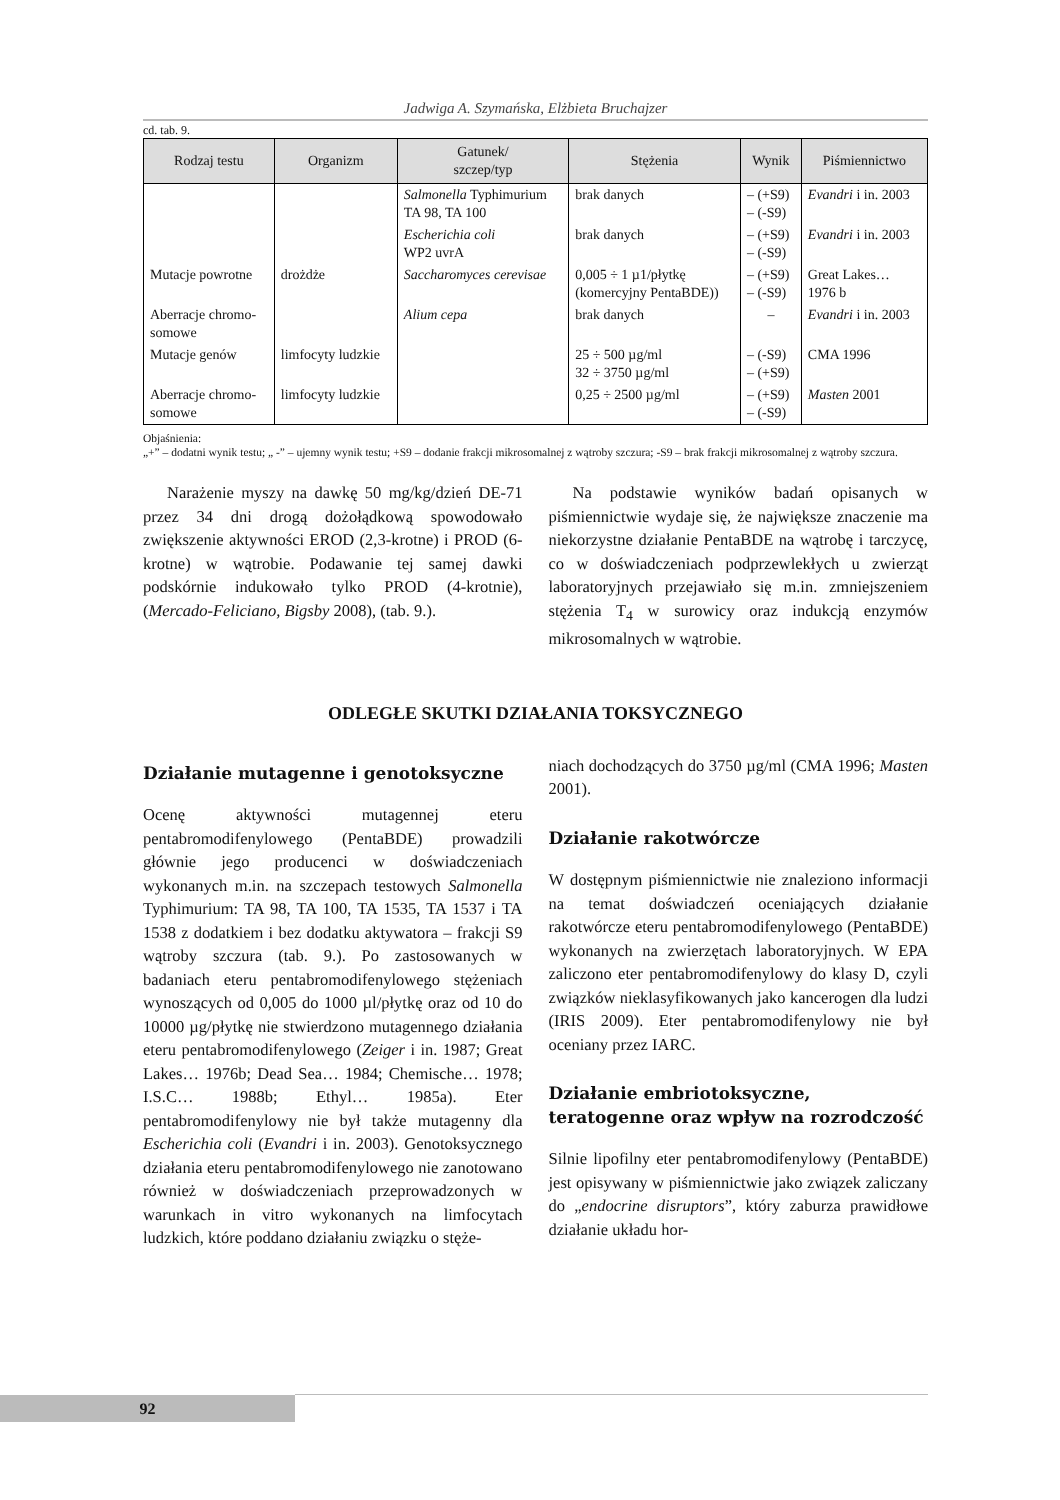Jadwiga A. Szymańska, Elżbieta Bruchajzer
cd. tab. 9.
| Rodzaj testu | Organizm | Gatunek/ szczep/typ | Stężenia | Wynik | Piśmiennictwo |
| --- | --- | --- | --- | --- | --- |
| | | Salmonella Typhimurium TA 98, TA 100 | brak danych | – (+S9) – (-S9) | Evandri i in. 2003 |
| | | Escherichia coli WP2 uvrA | brak danych | – (+S9) – (-S9) | Evandri i in. 2003 |
| Mutacje powrotne | drożdże | Saccharomyces cerevisae | 0,005 ÷ 1 µ1/płytkę (komercyjny PentaBDE)) | – (+S9) – (-S9) | Great Lakes… 1976 b |
| Aberracje chromo- somowe | | Alium cepa | brak danych | – | Evandri i in. 2003 |
| Mutacje genów | limfocyty ludzkie | | 25 ÷ 500 µg/ml 32 ÷ 3750 µg/ml | – (-S9) – (+S9) | CMA 1996 |
| Aberracje chromo- somowe | limfocyty ludzkie | | 0,25 ÷ 2500 µg/ml | – (+S9) – (-S9) | Masten 2001 |
Objaśnienia:
„+” – dodatni wynik testu; „ -” – ujemny wynik testu; +S9 – dodanie frakcji mikrosomalnej z wątroby szczura; -S9 – brak frakcji mikrosomalnej z wątroby szczura.
Narażenie myszy na dawkę 50 mg/kg/dzień DE-71 przez 34 dni drogą dożołądkową spowodowało zwiększenie aktywności EROD (2,3-krotne) i PROD (6-krotne) w wątrobie. Podawanie tej samej dawki podskórnie indukowało tylko PROD (4-krotnie), (Mercado-Feliciano, Bigsby 2008), (tab. 9.).
Na podstawie wyników badań opisanych w piśmiennictwie wydaje się, że największe znaczenie ma niekorzystne działanie PentaBDE na wątrobę i tarczycę, co w doświadczeniach podprzewlekłych u zwierząt laboratoryjnych przejawiało się m.in. zmniejszeniem stężenia T<sub>4</sub> w surowicy oraz indukcją enzymów mikrosomalnych w wątrobie.
ODLEGŁE SKUTKI DZIAŁANIA TOKSYCZNEGO
Działanie mutagenne i genotoksyczne
Ocenę aktywności mutagennej eteru pentabromodifenylowego (PentaBDE) prowadzili głównie jego producenci w doświadczeniach wykonanych m.in. na szczepach testowych Salmonella Typhimurium: TA 98, TA 100, TA 1535, TA 1537 i TA 1538 z dodatkiem i bez dodatku aktywatora – frakcji S9 wątroby szczura (tab. 9.). Po zastosowanych w badaniach eteru pentabromodifenylowego stężeniach wynoszących od 0,005 do 1000 µl/płytkę oraz od 10 do 10000 µg/płytkę nie stwierdzono mutagennego działania eteru pentabromodifenylowego (Zeiger i in. 1987; Great Lakes… 1976b; Dead Sea… 1984; Chemische… 1978; I.S.C… 1988b; Ethyl… 1985a). Eter pentabromodifenylowy nie był także mutagenny dla Escherichia coli (Evandri i in. 2003). Genotoksycznego działania eteru pentabromodifenylowego nie zanotowano również w doświadczeniach przeprowadzonych w warunkach in vitro wykonanych na limfocytach ludzkich, które poddano działaniu związku o stęże-
niach dochodzących do 3750 µg/ml (CMA 1996; Masten 2001).
Działanie rakotwórcze
W dostępnym piśmiennictwie nie znaleziono informacji na temat doświadczeń oceniających działanie rakotwórcze eteru pentabromodifenylowego (PentaBDE) wykonanych na zwierzętach laboratoryjnych. W EPA zaliczono eter pentabromodifenylowy do klasy D, czyli związków nieklasyfikowanych jako kancerogen dla ludzi (IRIS 2009). Eter pentabromodifenylowy nie był oceniany przez IARC.
Działanie embriotoksyczne,
teratogenne oraz wpływ na rozrodczość
Silnie lipofilny eter pentabromodifenylowy (PentaBDE) jest opisywany w piśmiennictwie jako związek zaliczany do „endocrine disruptors”, który zaburza prawidłowe działanie układu hor-
92